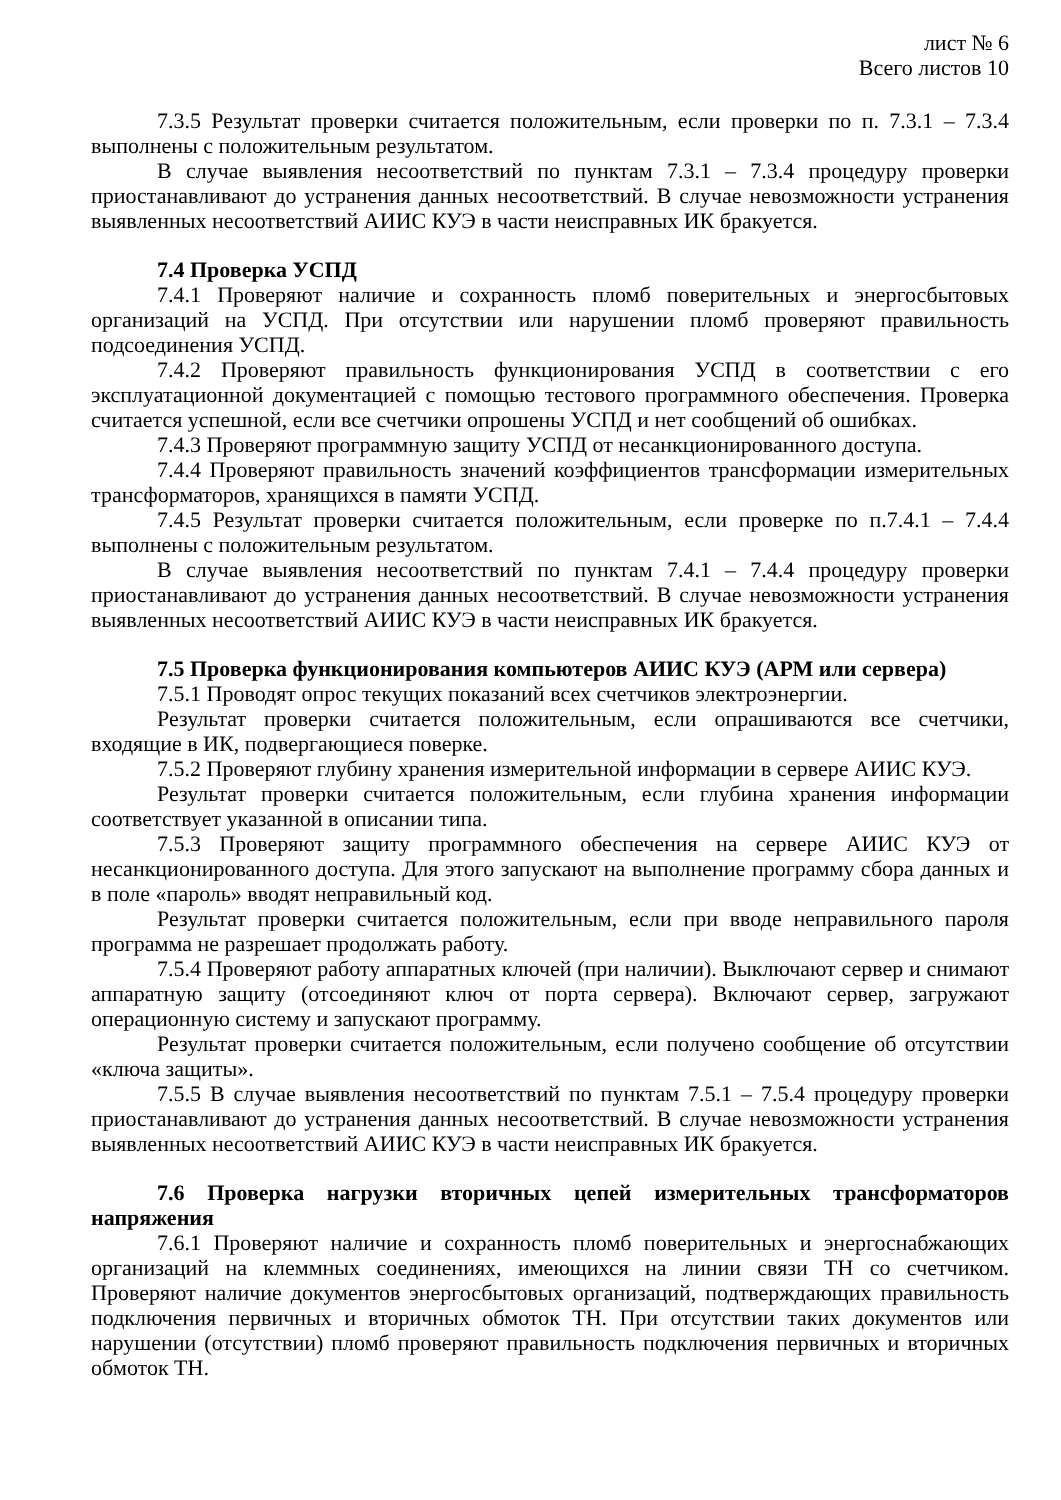лист № 6
Всего листов 10
7.3.5 Результат проверки считается положительным, если проверки по п. 7.3.1 – 7.3.4 выполнены с положительным результатом.
В случае выявления несоответствий по пунктам 7.3.1 – 7.3.4 процедуру проверки приостанавливают до устранения данных несоответствий. В случае невозможности устранения выявленных несоответствий АИИС КУЭ в части неисправных ИК бракуется.
7.4 Проверка УСПД
7.4.1 Проверяют наличие и сохранность пломб поверительных и энергосбытовых организаций на УСПД. При отсутствии или нарушении пломб проверяют правильность подсоединения УСПД.
7.4.2 Проверяют правильность функционирования УСПД в соответствии с его эксплуатационной документацией с помощью тестового программного обеспечения. Проверка считается успешной, если все счетчики опрошены УСПД и нет сообщений об ошибках.
7.4.3 Проверяют программную защиту УСПД от несанкционированного доступа.
7.4.4 Проверяют правильность значений коэффициентов трансформации измерительных трансформаторов, хранящихся в памяти УСПД.
7.4.5 Результат проверки считается положительным, если проверке по п.7.4.1 – 7.4.4 выполнены с положительным результатом.
В случае выявления несоответствий по пунктам 7.4.1 – 7.4.4 процедуру проверки приостанавливают до устранения данных несоответствий. В случае невозможности устранения выявленных несоответствий АИИС КУЭ в части неисправных ИК бракуется.
7.5 Проверка функционирования компьютеров АИИС КУЭ (АРМ или сервера)
7.5.1 Проводят опрос текущих показаний всех счетчиков электроэнергии.
Результат проверки считается положительным, если опрашиваются все счетчики, входящие в ИК, подвергающиеся поверке.
7.5.2 Проверяют глубину хранения измерительной информации в сервере АИИС КУЭ.
Результат проверки считается положительным, если глубина хранения информации соответствует указанной в описании типа.
7.5.3 Проверяют защиту программного обеспечения на сервере АИИС КУЭ от несанкционированного доступа. Для этого запускают на выполнение программу сбора данных и в поле «пароль» вводят неправильный код.
Результат проверки считается положительным, если при вводе неправильного пароля программа не разрешает продолжать работу.
7.5.4 Проверяют работу аппаратных ключей (при наличии). Выключают сервер и снимают аппаратную защиту (отсоединяют ключ от порта сервера). Включают сервер, загружают операционную систему и запускают программу.
Результат проверки считается положительным, если получено сообщение об отсутствии «ключа защиты».
7.5.5 В случае выявления несоответствий по пунктам 7.5.1 – 7.5.4 процедуру проверки приостанавливают до устранения данных несоответствий. В случае невозможности устранения выявленных несоответствий АИИС КУЭ в части неисправных ИК бракуется.
7.6 Проверка нагрузки вторичных цепей измерительных трансформаторов напряжения
7.6.1 Проверяют наличие и сохранность пломб поверительных и энергоснабжающих организаций на клеммных соединениях, имеющихся на линии связи ТН со счетчиком. Проверяют наличие документов энергосбытовых организаций, подтверждающих правильность подключения первичных и вторичных обмоток ТН. При отсутствии таких документов или нарушении (отсутствии) пломб проверяют правильность подключения первичных и вторичных обмоток ТН.